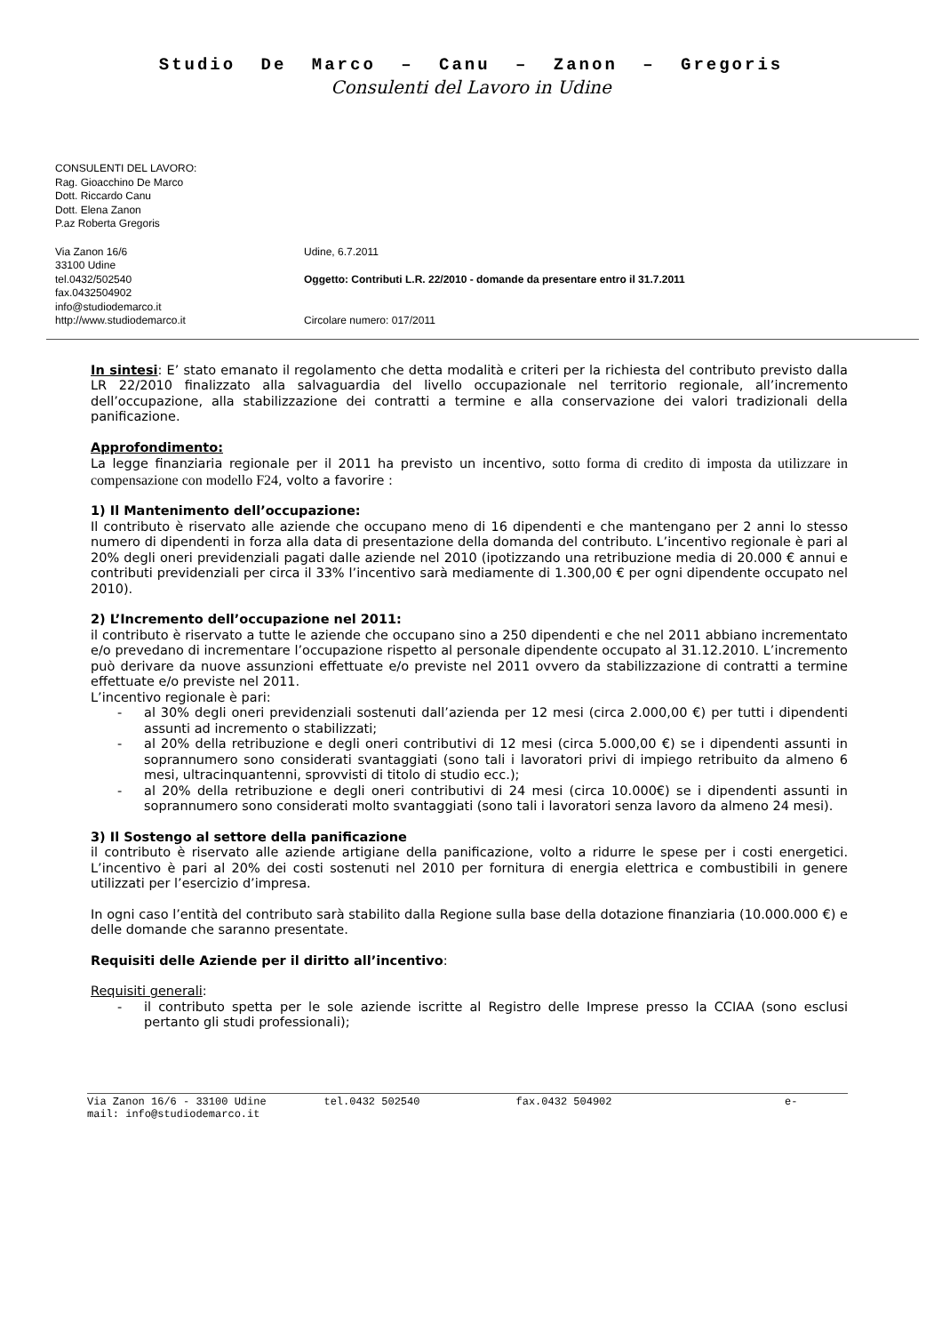Studio De Marco – Canu – Zanon – Gregoris
Consulenti del Lavoro in Udine
CONSULENTI DEL LAVORO:
Rag. Gioacchino De Marco
Dott. Riccardo Canu
Dott. Elena Zanon
P.az Roberta Gregoris
Via Zanon 16/6
33100 Udine
tel.0432/502540
fax.0432504902
info@studiodemarco.it
http://www.studiodemarco.it
Udine, 6.7.2011
Oggetto: Contributi L.R. 22/2010 - domande da presentare entro il 31.7.2011
Circolare numero: 017/2011
In sintesi: E’ stato emanato il regolamento che detta modalità e criteri per la richiesta del contributo previsto dalla LR 22/2010 finalizzato alla salvaguardia del livello occupazionale nel territorio regionale, all’incremento dell’occupazione, alla stabilizzazione dei contratti a termine e alla conservazione dei valori tradizionali della panificazione.
Approfondimento:
La legge finanziaria regionale per il 2011 ha previsto un incentivo, sotto forma di credito di imposta da utilizzare in compensazione con modello F24, volto a favorire :
1) Il Mantenimento dell’occupazione:
Il contributo è riservato alle aziende che occupano meno di 16 dipendenti e che mantengano per 2 anni lo stesso numero di dipendenti in forza alla data di presentazione della domanda del contributo. L’incentivo regionale è pari al 20% degli oneri previdenziali pagati dalle aziende nel 2010 (ipotizzando una retribuzione media di 20.000 € annui e contributi previdenziali per circa il 33% l’incentivo sarà mediamente di 1.300,00 € per ogni dipendente occupato nel 2010).
2) L’Incremento dell’occupazione nel 2011:
il contributo è riservato a tutte le aziende che occupano sino a 250 dipendenti e che nel 2011 abbiano incrementato e/o prevedano di incrementare l’occupazione rispetto al personale dipendente occupato al 31.12.2010. L’incremento può derivare da nuove assunzioni effettuate e/o previste nel 2011 ovvero da stabilizzazione di contratti a termine effettuate e/o previste nel 2011.
L’incentivo regionale è pari:
- al 30% degli oneri previdenziali sostenuti dall’azienda per 12 mesi (circa 2.000,00 €) per tutti i dipendenti assunti ad incremento o stabilizzati;
- al 20% della retribuzione e degli oneri contributivi di 12 mesi (circa 5.000,00 €) se i dipendenti assunti in soprannumero sono considerati svantaggiati (sono tali i lavoratori privi di impiego retribuito da almeno 6 mesi, ultracinquantenni, sprovvisti di titolo di studio ecc.);
- al 20% della retribuzione e degli oneri contributivi di 24 mesi (circa 10.000€) se i dipendenti assunti in soprannumero sono considerati molto svantaggiati (sono tali i lavoratori senza lavoro da almeno 24 mesi).
3) Il Sostengo al settore della panificazione
il contributo è riservato alle aziende artigiane della panificazione, volto a ridurre le spese per i costi energetici. L’incentivo è pari al 20% dei costi sostenuti nel 2010 per fornitura di energia elettrica e combustibili in genere utilizzati per l’esercizio d’impresa.
In ogni caso l’entità del contributo sarà stabilito dalla Regione sulla base della dotazione finanziaria (10.000.000 €) e delle domande che saranno presentate.
Requisiti delle Aziende per il diritto all’incentivo:
Requisiti generali:
- il contributo spetta per le sole aziende iscritte al Registro delle Imprese presso la CCIAA (sono esclusi pertanto gli studi professionali);
Via Zanon 16/6 - 33100 Udine tel.0432 502540 fax.0432 504902 e-
mail: info@studiodemarco.it